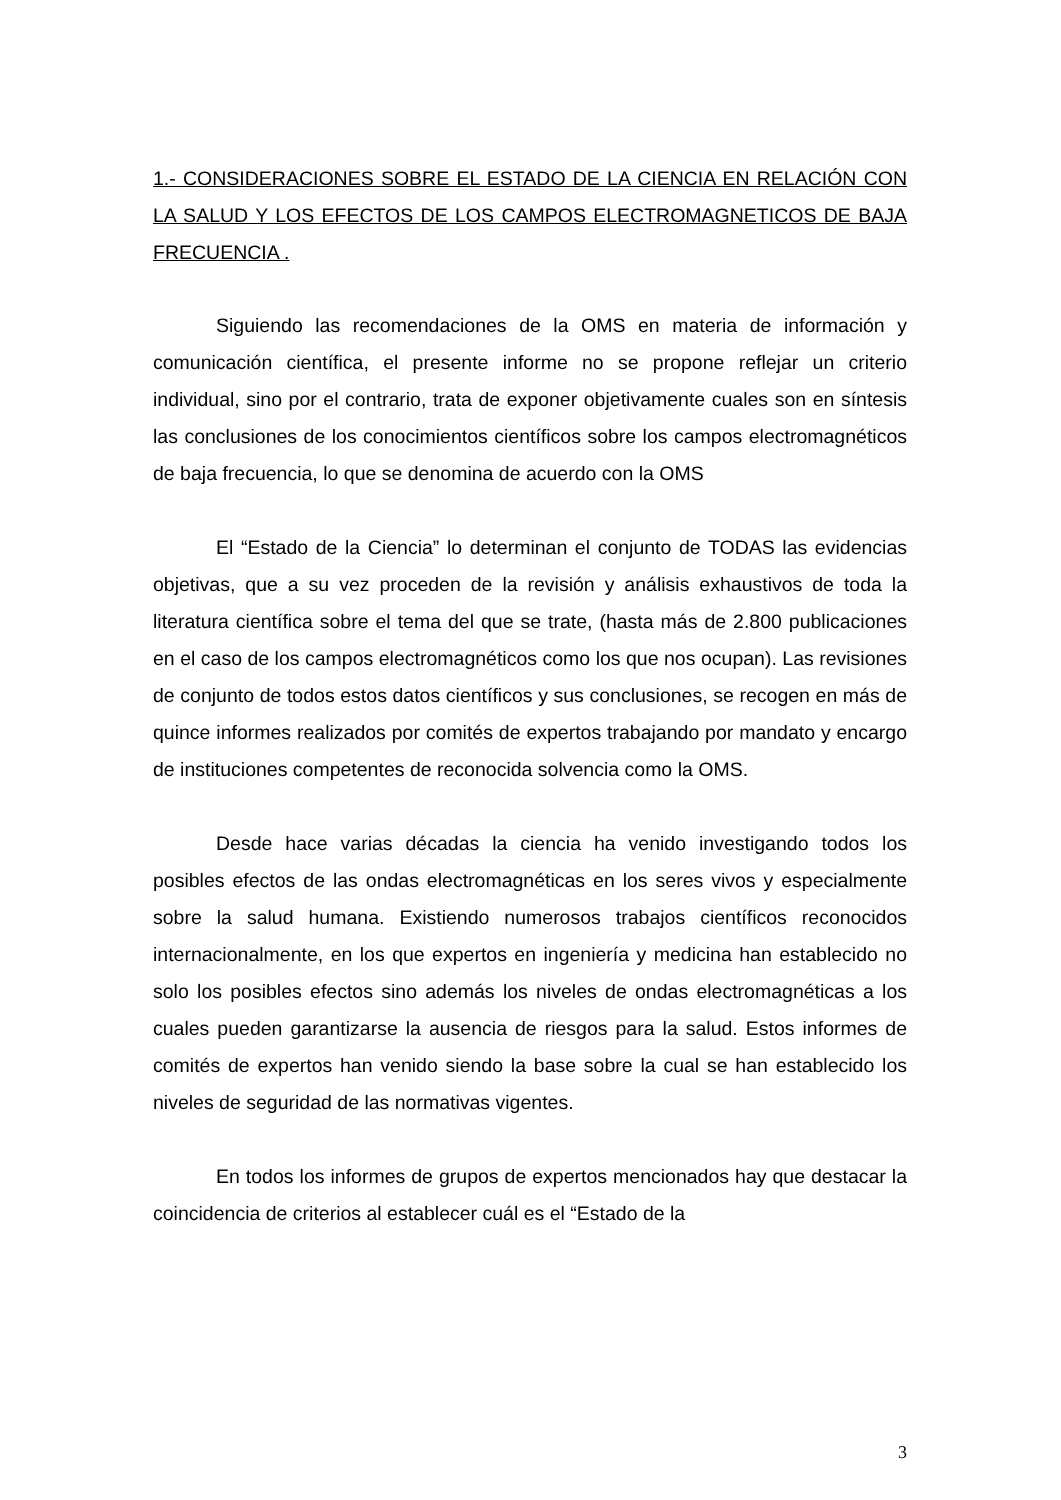1.- CONSIDERACIONES SOBRE EL ESTADO DE LA CIENCIA EN RELACIÓN CON LA SALUD Y LOS EFECTOS DE LOS CAMPOS ELECTROMAGNETICOS DE BAJA FRECUENCIA .
Siguiendo las recomendaciones de la OMS en materia de información y comunicación científica, el presente informe no se propone reflejar un criterio individual, sino por el contrario, trata de exponer objetivamente cuales son en síntesis las conclusiones de los conocimientos científicos sobre los campos electromagnéticos de baja frecuencia, lo que se denomina de acuerdo con la OMS
El “Estado de la Ciencia” lo determinan el conjunto de TODAS las evidencias objetivas, que a su vez proceden de la revisión y análisis exhaustivos de toda la literatura científica sobre el tema del que se trate, (hasta más de 2.800 publicaciones en el caso de los campos electromagnéticos como los que nos ocupan). Las revisiones de conjunto de todos estos datos científicos y sus conclusiones, se recogen en más de quince informes realizados por comités de expertos trabajando por mandato y encargo de instituciones competentes de reconocida solvencia como la OMS.
Desde hace varias décadas la ciencia ha venido investigando todos los posibles efectos de las ondas electromagnéticas en los seres vivos y especialmente sobre la salud humana. Existiendo numerosos trabajos científicos reconocidos internacionalmente, en los que expertos en ingeniería y medicina han establecido no solo los posibles efectos sino además los niveles de ondas electromagnéticas a los cuales pueden garantizarse la ausencia de riesgos para la salud. Estos informes de comités de expertos han venido siendo la base sobre la cual se han establecido los niveles de seguridad de las normativas vigentes.
En todos los informes de grupos de expertos mencionados hay que destacar la coincidencia de criterios al establecer cuál es el “Estado de la
3